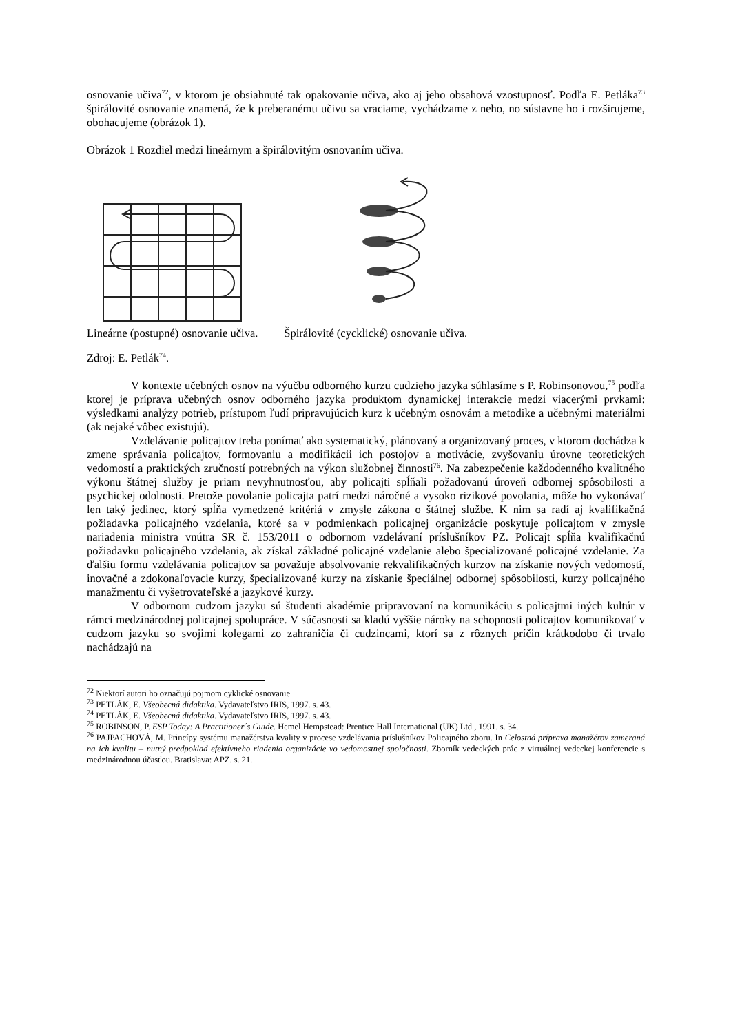osnovanie učiva<sup>72</sup>, v ktorom je obsiahnuté tak opakovanie učiva, ako aj jeho obsahová vzostupnosť. Podľa E. Petláka<sup>73</sup> špirálovité osnovanie znamená, že k preberanému učivu sa vraciame, vychádzame z neho, no sústavne ho i rozširujeme, obohacujeme (obrázok 1).
Obrázok 1 Rozdiel medzi lineárnym a špirálovitým osnovaním učiva.
Lineárne (postupné) osnovanie učiva. Špirálovité (cycklické) osnovanie učiva.
Zdroj: E. Petlák<sup>74</sup>.
V kontexte učebných osnov na výučbu odborného kurzu cudzieho jazyka súhlasíme s P. Robinsonovou,<sup>75</sup> podľa ktorej je príprava učebných osnov odborného jazyka produktom dynamickej interakcie medzi viacerými prvkami: výsledkami analýzy potrieb, prístupom ľudí pripravujúcich kurz k učebným osnovám a metodike a učebnými materiálmi (ak nejaké vôbec existujú).
Vzdelávanie policajtov treba ponímať ako systematický, plánovaný a organizovaný proces, v ktorom dochádza k zmene správania policajtov, formovaniu a modifikácii ich postojov a motivácie, zvyšovaniu úrovne teoretických vedomostí a praktických zručností potrebných na výkon služobnej činnosti<sup>76</sup>. Na zabezpečenie každodenného kvalitného výkonu štátnej služby je priam nevyhnutnosťou, aby policajti spĺňali požadovanú úroveň odbornej spôsobilosti a psychickej odolnosti. Pretože povolanie policajta patrí medzi náročné a vysoko rizikové povolania, môže ho vykonávať len taký jedinec, ktorý spĺňa vymedzené kritériá v zmysle zákona o štátnej službe. K nim sa radí aj kvalifikačná požiadavka policajného vzdelania, ktoré sa v podmienkach policajnej organizácie poskytuje policajtom v zmysle nariadenia ministra vnútra SR č. 153/2011 o odbornom vzdelávaní príslušníkov PZ. Policajt spĺňa kvalifikačnú požiadavku policajného vzdelania, ak získal základné policajné vzdelanie alebo špecializované policajné vzdelanie. Za ďalšiu formu vzdelávania policajtov sa považuje absolvovanie rekvalifikačných kurzov na získanie nových vedomostí, inovačné a zdokonaľovacie kurzy, špecializované kurzy na získanie špeciálnej odbornej spôsobilosti, kurzy policajného manažmentu či vyšetrovateľské a jazykové kurzy.
V odbornom cudzom jazyku sú študenti akadémie pripravovaní na komunikáciu s policajtmi iných kultúr v rámci medzinárodnej policajnej spolupráce. V súčasnosti sa kladú vyššie nároky na schopnosti policajtov komunikovať v cudzom jazyku so svojimi kolegami zo zahraničia či cudzincami, ktorí sa z rôznych príčin krátkodobo či trvalo nachádzajú na
<sup>72</sup> Niektorí autori ho označujú pojmom cyklické osnovanie.
<sup>73</sup> PETLÁK, E. Všeobecná didaktika. Vydavateľstvo IRIS, 1997. s. 43.
<sup>74</sup> PETLÁK, E. Všeobecná didaktika. Vydavateľstvo IRIS, 1997. s. 43.
<sup>75</sup> ROBINSON, P. ESP Today: A Practitioner´s Guide. Hemel Hempstead: Prentice Hall International (UK) Ltd., 1991. s. 34.
<sup>76</sup> PAJPACHOVÁ, M. Princípy systému manažérstva kvality v procese vzdelávania príslušníkov Policajného zboru. In Celostná príprava manažérov zameraná na ich kvalitu – nutný predpoklad efektívneho riadenia organizácie vo vedomostnej spoločnosti. Zborník vedeckých prác z virtuálnej vedeckej konferencie s medzinárodnou účasťou. Bratislava: APZ. s. 21.